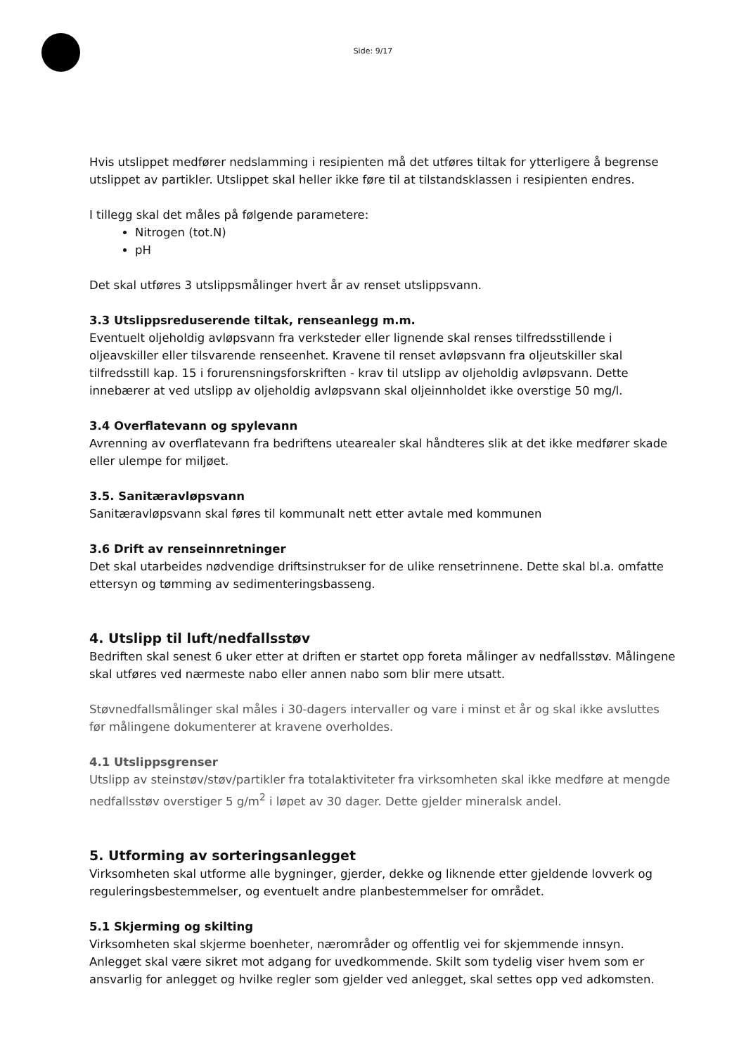Side: 9/17
Hvis utslippet medfører nedslamming i resipienten må det utføres tiltak for ytterligere å begrense utslippet av partikler. Utslippet skal heller ikke føre til at tilstandsklassen i resipienten endres.
I tillegg skal det måles på følgende parametere:
Nitrogen (tot.N)
pH
Det skal utføres 3 utslippsmålinger hvert år av renset utslippsvann.
3.3 Utslippsreduserende tiltak, renseanlegg m.m.
Eventuelt oljeholdig avløpsvann fra verksteder eller lignende skal renses tilfredsstillende i oljeavskiller eller tilsvarende renseenhet. Kravene til renset avløpsvann fra oljeutskiller skal tilfredsstill kap. 15 i forurensningsforskriften - krav til utslipp av oljeholdig avløpsvann. Dette innebærer at ved utslipp av oljeholdig avløpsvann skal oljeinnholdet ikke overstige 50 mg/l.
3.4 Overflatevann og spylevann
Avrenning av overflatevann fra bedriftens utearealer skal håndteres slik at det ikke medfører skade eller ulempe for miljøet.
3.5. Sanitæravløpsvann
Sanitæravløpsvann skal føres til kommunalt nett etter avtale med kommunen
3.6 Drift av renseinnretninger
Det skal utarbeides nødvendige driftsinstrukser for de ulike rensetrinnene. Dette skal bl.a. omfatte ettersyn og tømming av sedimenteringsbasseng.
4. Utslipp til luft/nedfallsstøv
Bedriften skal senest 6 uker etter at driften er startet opp foreta målinger av nedfallsstøv. Målingene skal utføres ved nærmeste nabo eller annen nabo som blir mere utsatt.
Støvnedfallsmålinger skal måles i 30-dagers intervaller og vare i minst et år og skal ikke avsluttes før målingene dokumenterer at kravene overholdes.
4.1 Utslippsgrenser
Utslipp av steinstøv/støv/partikler fra totalaktiviteter fra virksomheten skal ikke medføre at mengde nedfallsstøv overstiger 5 g/m<sup>2</sup> i løpet av 30 dager. Dette gjelder mineralsk andel.
5. Utforming av sorteringsanlegget
Virksomheten skal utforme alle bygninger, gjerder, dekke og liknende etter gjeldende lovverk og reguleringsbestemmelser, og eventuelt andre planbestemmelser for området.
5.1 Skjerming og skilting
Virksomheten skal skjerme boenheter, nærområder og offentlig vei for skjemmende innsyn. Anlegget skal være sikret mot adgang for uvedkommende. Skilt som tydelig viser hvem som er ansvarlig for anlegget og hvilke regler som gjelder ved anlegget, skal settes opp ved adkomsten.